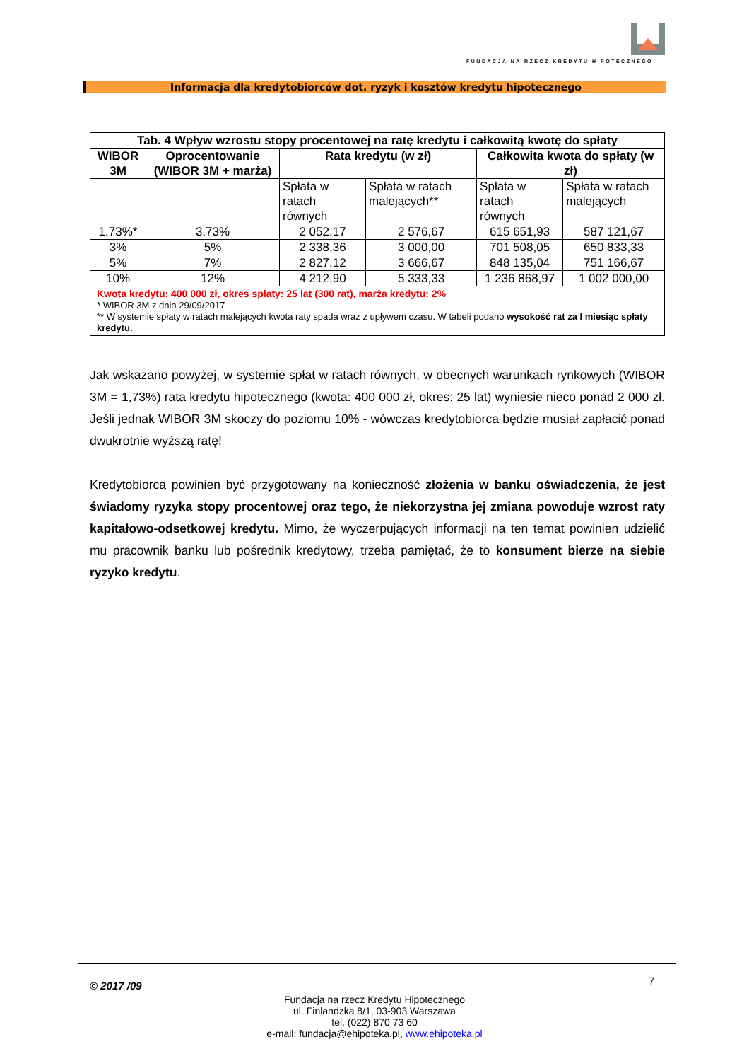FUNDACJA NA RZECZ KREDYTU HIPOTECZNEGO
Informacja dla kredytobiorców dot. ryzyk i kosztów kredytu hipotecznego
| Tab. 4 Wpływ wzrostu stopy procentowej na ratę kredytu i całkowitą kwotę do spłaty | | | | | |
| --- | --- | --- | --- | --- | --- |
| WIBOR 3M | Oprocentowanie (WIBOR 3M + marża) | Rata kredytu (w zł) | | Całkowita kwota do spłaty (w zł) | |
| | | Spłata w ratach równych | Spłata w ratach malejących** | Spłata w ratach równych | Spłata w ratach malejących |
| 1,73%* | 3,73% | 2 052,17 | 2 576,67 | 615 651,93 | 587 121,67 |
| 3% | 5% | 2 338,36 | 3 000,00 | 701 508,05 | 650 833,33 |
| 5% | 7% | 2 827,12 | 3 666,67 | 848 135,04 | 751 166,67 |
| 10% | 12% | 4 212,90 | 5 333,33 | 1 236 868,97 | 1 002 000,00 |
| Kwota kredytu: 400 000 zł, okres spłaty: 25 lat (300 rat), marża kredytu: 2% * WIBOR 3M z dnia 29/09/2017 ** W systemie spłaty w ratach malejących kwota raty spada wraz z upływem czasu. W tabeli podano wysokość rat za I miesiąc spłaty kredytu. | | | | | |
Jak wskazano powyżej, w systemie spłat w ratach równych, w obecnych warunkach rynkowych (WIBOR 3M = 1,73%) rata kredytu hipotecznego (kwota: 400 000 zł, okres: 25 lat) wyniesie nieco ponad 2 000 zł. Jeśli jednak WIBOR 3M skoczy do poziomu 10% - wówczas kredytobiorca będzie musiał zapłacić ponad dwukrotnie wyższą ratę!
Kredytobiorca powinien być przygotowany na konieczność złożenia w banku oświadczenia, że jest świadomy ryzyka stopy procentowej oraz tego, że niekorzystna jej zmiana powoduje wzrost raty kapitałowo-odsetkowej kredytu. Mimo, że wyczerpujących informacji na ten temat powinien udzielić mu pracownik banku lub pośrednik kredytowy, trzeba pamiętać, że to konsument bierze na siebie ryzyko kredytu.
© 2017 /09 7
Fundacja na rzecz Kredytu Hipotecznego
ul. Finlandzka 8/1, 03-903 Warszawa
tel. (022) 870 73 60
e-mail: fundacja@ehipoteka.pl, www.ehipoteka.pl